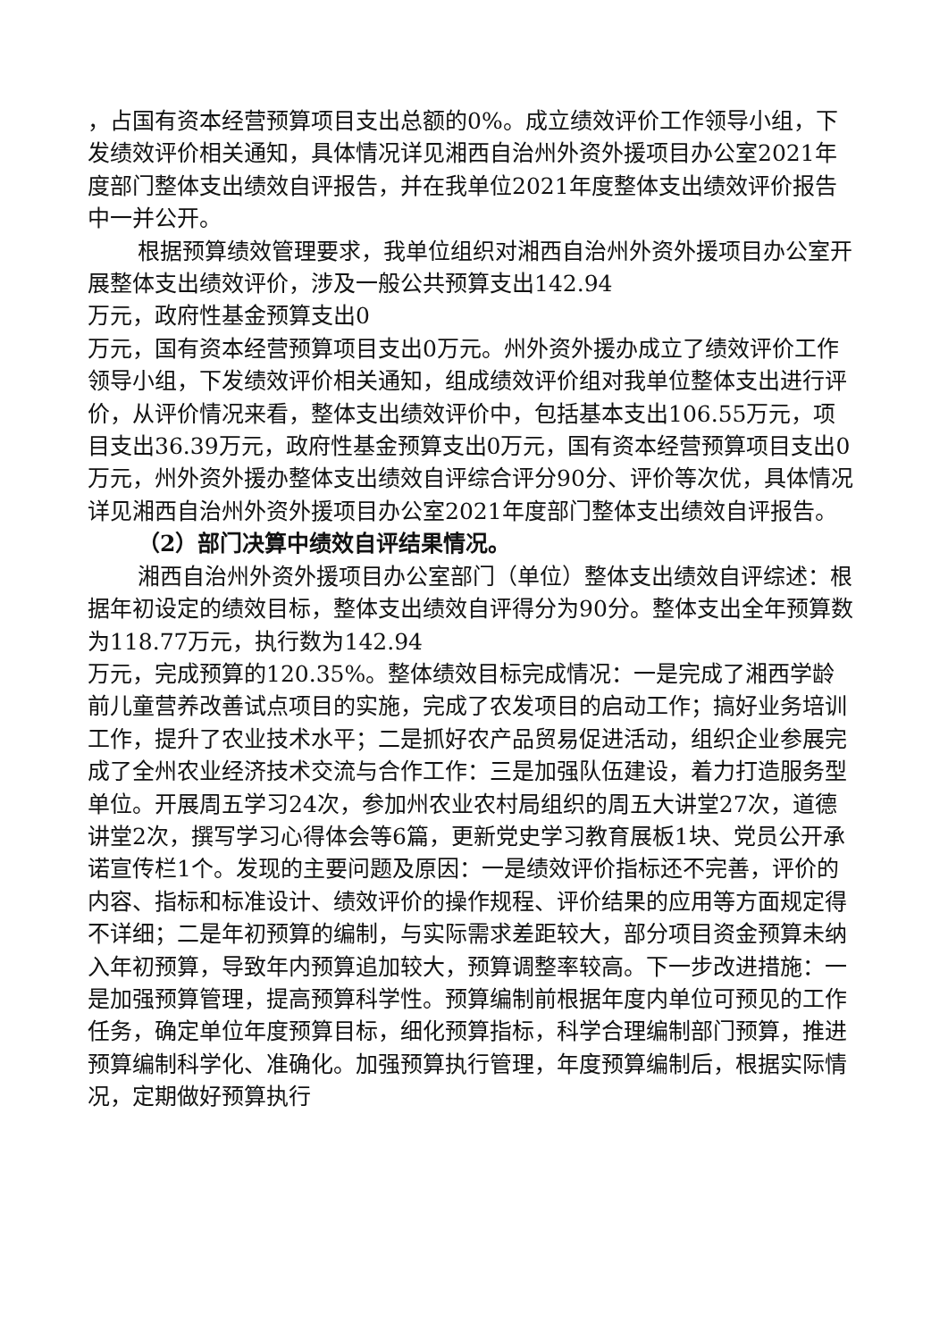，占国有资本经营预算项目支出总额的0%。成立绩效评价工作领导小组，下发绩效评价相关通知，具体情况详见湘西自治州外资外援项目办公室2021年度部门整体支出绩效自评报告，并在我单位2021年度整体支出绩效评价报告中一并公开。
根据预算绩效管理要求，我单位组织对湘西自治州外资外援项目办公室开展整体支出绩效评价，涉及一般公共预算支出142.94
万元，政府性基金预算支出0
万元，国有资本经营预算项目支出0万元。州外资外援办成立了绩效评价工作领导小组，下发绩效评价相关通知，组成绩效评价组对我单位整体支出进行评价，从评价情况来看，整体支出绩效评价中，包括基本支出106.55万元，项目支出36.39万元，政府性基金预算支出0万元，国有资本经营预算项目支出0万元，州外资外援办整体支出绩效自评综合评分90分、评价等次优，具体情况详见湘西自治州外资外援项目办公室2021年度部门整体支出绩效自评报告。
（2）部门决算中绩效自评结果情况。
湘西自治州外资外援项目办公室部门（单位）整体支出绩效自评综述：根据年初设定的绩效目标，整体支出绩效自评得分为90分。整体支出全年预算数为118.77万元，执行数为142.94
万元，完成预算的120.35%。整体绩效目标完成情况：一是完成了湘西学龄前儿童营养改善试点项目的实施，完成了农发项目的启动工作；搞好业务培训工作，提升了农业技术水平；二是抓好农产品贸易促进活动，组织企业参展完成了全州农业经济技术交流与合作工作：三是加强队伍建设，着力打造服务型单位。开展周五学习24次，参加州农业农村局组织的周五大讲堂27次，道德讲堂2次，撰写学习心得体会等6篇，更新党史学习教育展板1块、党员公开承诺宣传栏1个。发现的主要问题及原因：一是绩效评价指标还不完善，评价的内容、指标和标准设计、绩效评价的操作规程、评价结果的应用等方面规定得不详细；二是年初预算的编制，与实际需求差距较大，部分项目资金预算未纳入年初预算，导致年内预算追加较大，预算调整率较高。下一步改进措施：一是加强预算管理，提高预算科学性。预算编制前根据年度内单位可预见的工作任务，确定单位年度预算目标，细化预算指标，科学合理编制部门预算，推进预算编制科学化、准确化。加强预算执行管理，年度预算编制后，根据实际情况，定期做好预算执行